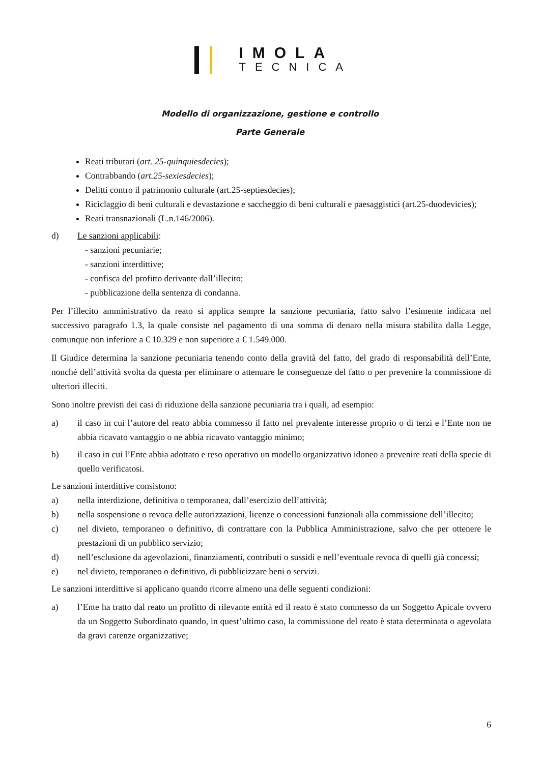IMOLA
TECNICA
Modello di organizzazione, gestione e controllo
Parte Generale
Reati tributari (art. 25-quinquiesdecies);
Contrabbando (art.25-sexiesdecies);
Delitti contro il patrimonio culturale (art.25-septiesdecies);
Riciclaggio di beni culturali e devastazione e saccheggio di beni culturali e paesaggistici (art.25-duodevicies);
Reati transnazionali (L.n.146/2006).
d) Le sanzioni applicabili:
- sanzioni pecuniarie;
- sanzioni interdittive;
- confisca del profitto derivante dall’illecito;
- pubblicazione della sentenza di condanna.
Per l’illecito amministrativo da reato si applica sempre la sanzione pecuniaria, fatto salvo l’esimente indicata nel successivo paragrafo 1.3, la quale consiste nel pagamento di una somma di denaro nella misura stabilita dalla Legge, comunque non inferiore a € 10.329 e non superiore a € 1.549.000.
Il Giudice determina la sanzione pecuniaria tenendo conto della gravità del fatto, del grado di responsabilità dell’Ente, nonché dell’attività svolta da questa per eliminare o attenuare le conseguenze del fatto o per prevenire la commissione di ulteriori illeciti.
Sono inoltre previsti dei casi di riduzione della sanzione pecuniaria tra i quali, ad esempio:
a) il caso in cui l’autore del reato abbia commesso il fatto nel prevalente interesse proprio o di terzi e l’Ente non ne abbia ricavato vantaggio o ne abbia ricavato vantaggio minimo;
b) il caso in cui l’Ente abbia adottato e reso operativo un modello organizzativo idoneo a prevenire reati della specie di quello verificatosi.
Le sanzioni interdittive consistono:
a) nella interdizione, definitiva o temporanea, dall’esercizio dell’attività;
b) nella sospensione o revoca delle autorizzazioni, licenze o concessioni funzionali alla commissione dell’illecito;
c) nel divieto, temporaneo o definitivo, di contrattare con la Pubblica Amministrazione, salvo che per ottenere le prestazioni di un pubblico servizio;
d) nell’esclusione da agevolazioni, finanziamenti, contributi o sussidi e nell’eventuale revoca di quelli già concessi;
e) nel divieto, temporaneo o definitivo, di pubblicizzare beni o servizi.
Le sanzioni interdittive si applicano quando ricorre almeno una delle seguenti condizioni:
a) l’Ente ha tratto dal reato un profitto di rilevante entità ed il reato è stato commesso da un Soggetto Apicale ovvero da un Soggetto Subordinato quando, in quest’ultimo caso, la commissione del reato è stata determinata o agevolata da gravi carenze organizzative;
6